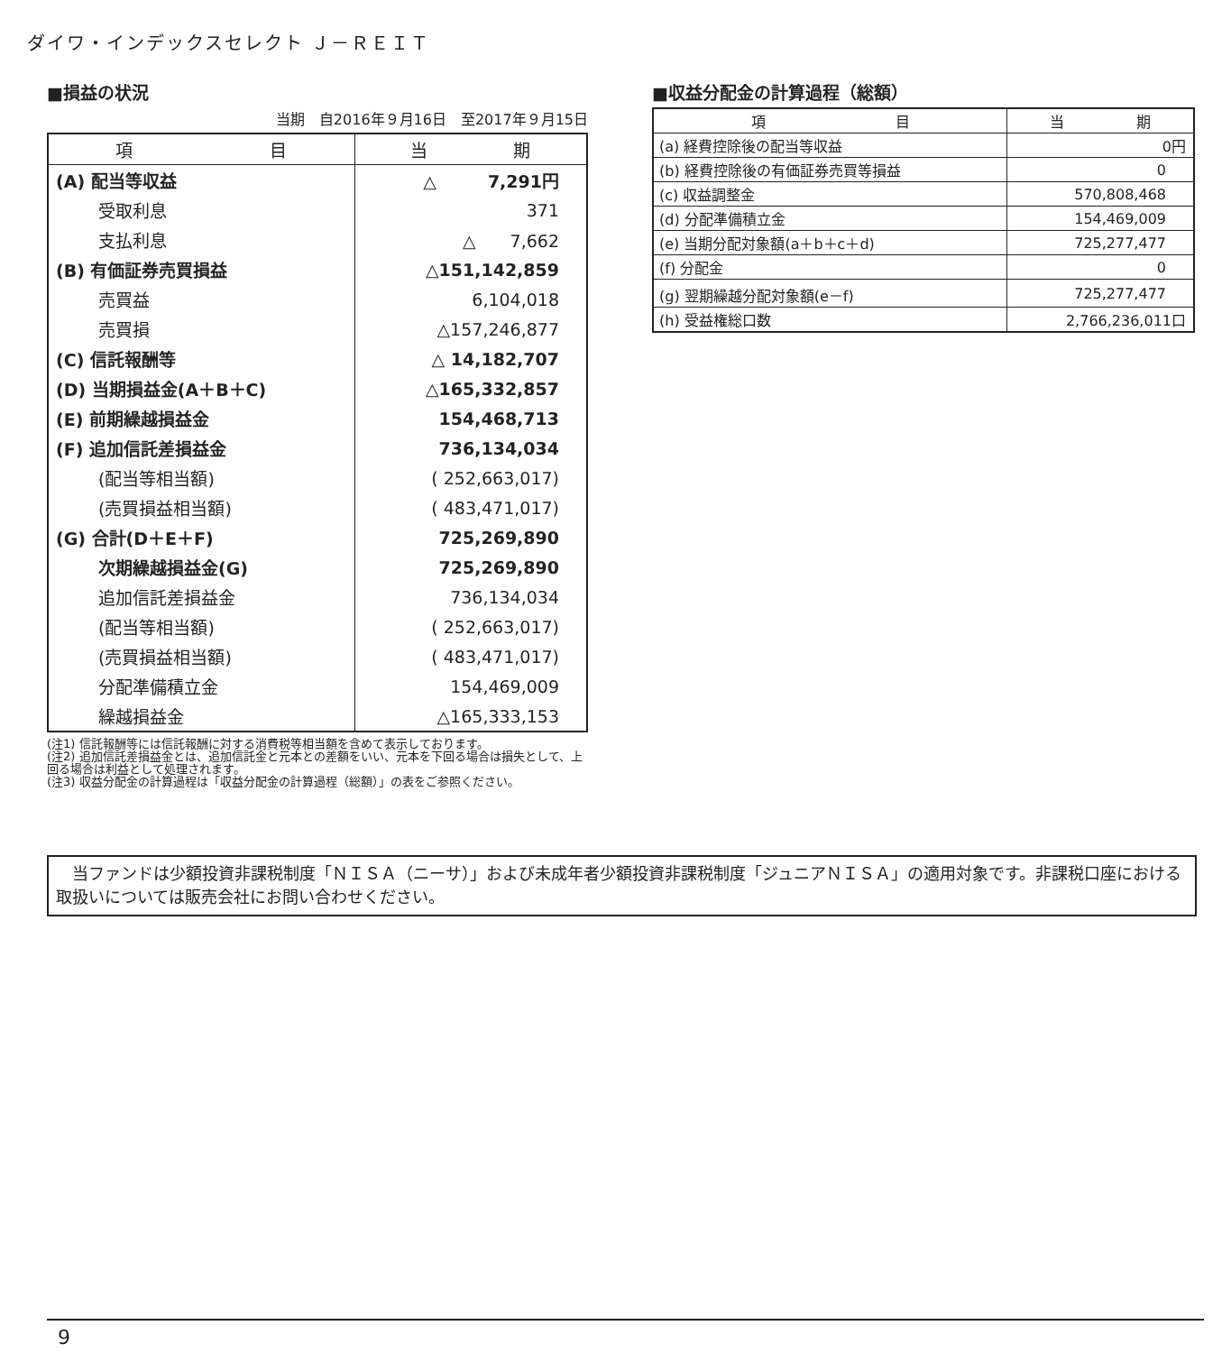ダイワ・インデックスセレクト Ｊ－ＲＥＩＴ
■損益の状況
当期　自2016年９月16日　至2017年９月15日
| 項 目 | 当 期 |
| --- | --- |
| (A) 配当等収益 | △ 7,291円 |
| 受取利息 | 371 |
| 支払利息 | △ 7,662 |
| (B) 有価証券売買損益 | △151,142,859 |
| 売買益 | 6,104,018 |
| 売買損 | △157,246,877 |
| (C) 信託報酬等 | △ 14,182,707 |
| (D) 当期損益金(A＋B＋C) | △165,332,857 |
| (E) 前期繰越損益金 | 154,468,713 |
| (F) 追加信託差損益金 | 736,134,034 |
| (配当等相当額) | ( 252,663,017) |
| (売買損益相当額) | ( 483,471,017) |
| (G) 合計(D＋E＋F) | 725,269,890 |
| 次期繰越損益金(G) | 725,269,890 |
| 追加信託差損益金 | 736,134,034 |
| (配当等相当額) | ( 252,663,017) |
| (売買損益相当額) | ( 483,471,017) |
| 分配準備積立金 | 154,469,009 |
| 繰越損益金 | △165,333,153 |
(注1) 信託報酬等には信託報酬に対する消費税等相当額を含めて表示しております。
(注2) 追加信託差損益金とは、追加信託金と元本との差額をいい、元本を下回る場合は損失として、上回る場合は利益として処理されます。
(注3) 収益分配金の計算過程は「収益分配金の計算過程（総額）」の表をご参照ください。
■収益分配金の計算過程（総額）
| 項 目 | 当 期 |
| --- | --- |
| (a) 経費控除後の配当等収益 | 0円 |
| (b) 経費控除後の有価証券売買等損益 | 0 |
| (c) 収益調整金 | 570,808,468 |
| (d) 分配準備積立金 | 154,469,009 |
| (e) 当期分配対象額(a＋b＋c＋d) | 725,277,477 |
| (f) 分配金 | 0 |
| (g) 翌期繰越分配対象額(e－f) | 725,277,477 |
| (h) 受益権総口数 | 2,766,236,011口 |
　当ファンドは少額投資非課税制度「ＮＩＳＡ（ニーサ）」および未成年者少額投資非課税制度「ジュニアＮＩＳＡ」の適用対象です。非課税口座における取扱いについては販売会社にお問い合わせください。
9